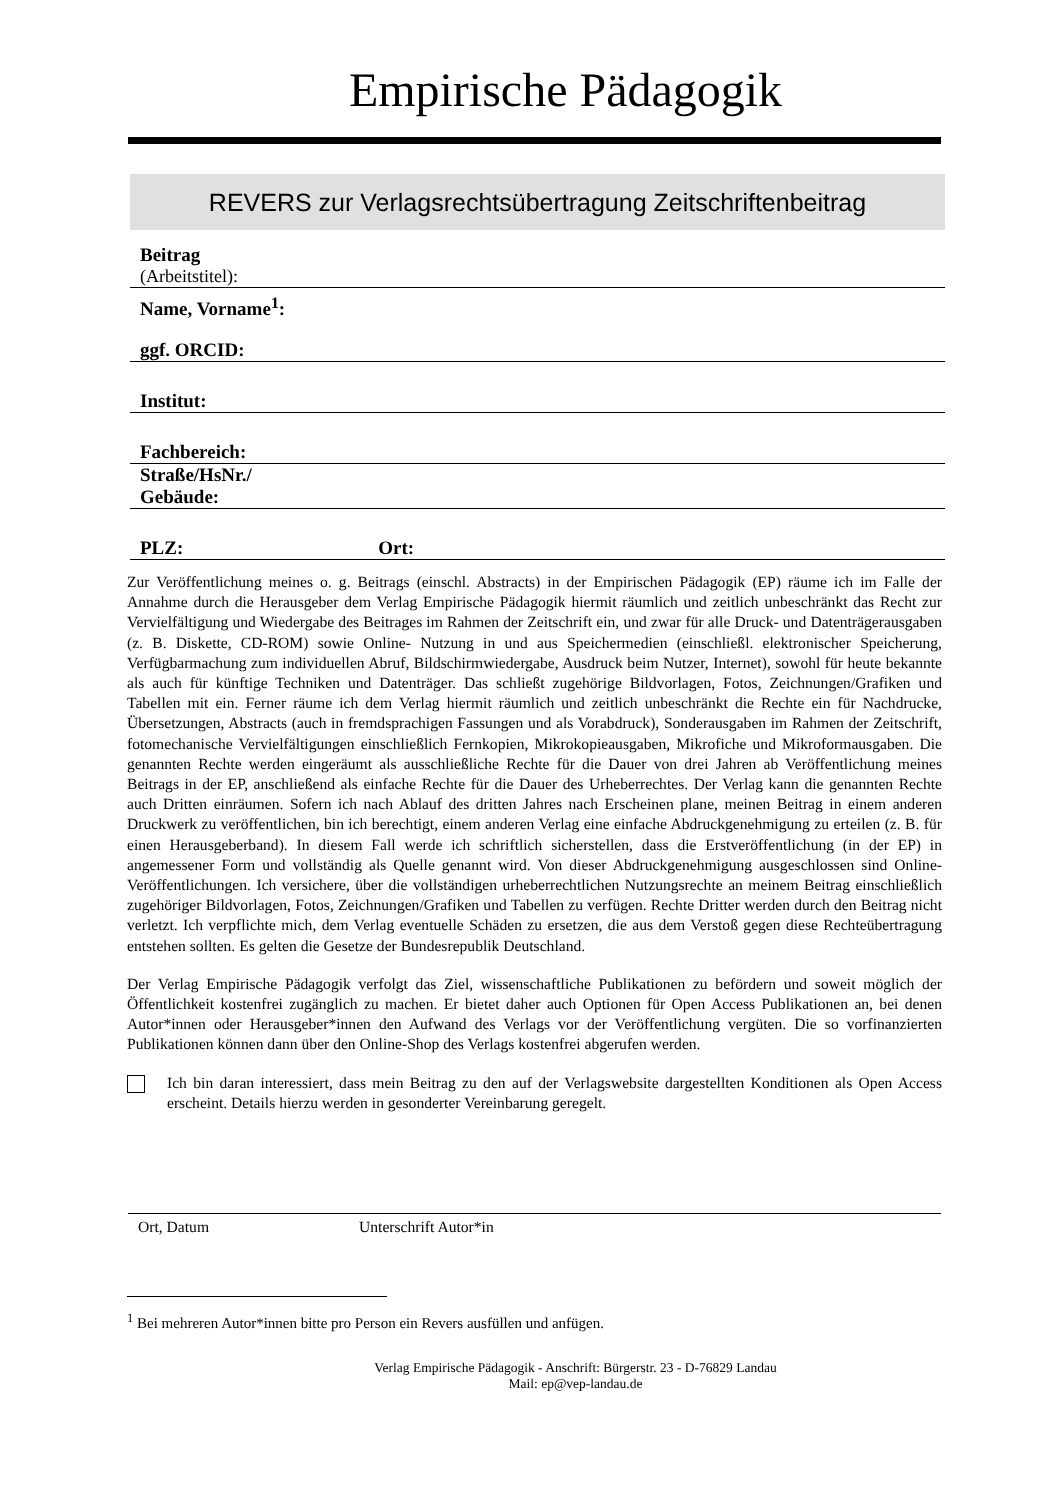Empirische Pädagogik
REVERS zur Verlagsrechtsübertragung Zeitschriftenbeitrag
Beitrag
(Arbeitstitel):
Name, Vorname<sup>1</sup>:
ggf. ORCID:
Institut:
Fachbereich:
Straße/HsNr./
Gebäude:
PLZ: Ort:
Zur Veröffentlichung meines o. g. Beitrags (einschl. Abstracts) in der Empirischen Pädagogik (EP) räume ich im Falle der Annahme durch die Herausgeber dem Verlag Empirische Pädagogik hiermit räumlich und zeitlich unbeschränkt das Recht zur Vervielfältigung und Wiedergabe des Beitrages im Rahmen der Zeitschrift ein, und zwar für alle Druck- und Datenträgerausgaben (z. B. Diskette, CD-ROM) sowie Online- Nutzung in und aus Speichermedien (einschließl. elektronischer Speicherung, Verfügbarmachung zum individuellen Abruf, Bildschirmwiedergabe, Ausdruck beim Nutzer, Internet), sowohl für heute bekannte als auch für künftige Techniken und Datenträger. Das schließt zugehörige Bildvorlagen, Fotos, Zeichnungen/Grafiken und Tabellen mit ein. Ferner räume ich dem Verlag hiermit räumlich und zeitlich unbeschränkt die Rechte ein für Nachdrucke, Übersetzungen, Abstracts (auch in fremdsprachigen Fassungen und als Vorabdruck), Sonderausgaben im Rahmen der Zeitschrift, fotomechanische Vervielfältigungen einschließlich Fernkopien, Mikrokopieausgaben, Mikrofiche und Mikroformausgaben. Die genannten Rechte werden eingeräumt als ausschließliche Rechte für die Dauer von drei Jahren ab Veröffentlichung meines Beitrags in der EP, anschließend als einfache Rechte für die Dauer des Urheberrechtes. Der Verlag kann die genannten Rechte auch Dritten einräumen. Sofern ich nach Ablauf des dritten Jahres nach Erscheinen plane, meinen Beitrag in einem anderen Druckwerk zu veröffentlichen, bin ich berechtigt, einem anderen Verlag eine einfache Abdruckgenehmigung zu erteilen (z. B. für einen Herausgeberband). In diesem Fall werde ich schriftlich sicherstellen, dass die Erstveröffentlichung (in der EP) in angemessener Form und vollständig als Quelle genannt wird. Von dieser Abdruckgenehmigung ausgeschlossen sind Online-Veröffentlichungen. Ich versichere, über die vollständigen urheberrechtlichen Nutzungsrechte an meinem Beitrag einschließlich zugehöriger Bildvorlagen, Fotos, Zeichnungen/Grafiken und Tabellen zu verfügen. Rechte Dritter werden durch den Beitrag nicht verletzt. Ich verpflichte mich, dem Verlag eventuelle Schäden zu ersetzen, die aus dem Verstoß gegen diese Rechteübertragung entstehen sollten. Es gelten die Gesetze der Bundesrepublik Deutschland.
Der Verlag Empirische Pädagogik verfolgt das Ziel, wissenschaftliche Publikationen zu befördern und soweit möglich der Öffentlichkeit kostenfrei zugänglich zu machen. Er bietet daher auch Optionen für Open Access Publikationen an, bei denen Autor*innen oder Herausgeber*innen den Aufwand des Verlags vor der Veröffentlichung vergüten. Die so vorfinanzierten Publikationen können dann über den Online-Shop des Verlags kostenfrei abgerufen werden.
Ich bin daran interessiert, dass mein Beitrag zu den auf der Verlagswebsite dargestellten Konditionen als Open Access erscheint. Details hierzu werden in gesonderter Vereinbarung geregelt.
Ort, Datum Unterschrift Autor*in
<sup>1</sup> Bei mehreren Autor*innen bitte pro Person ein Revers ausfüllen und anfügen.
Verlag Empirische Pädagogik - Anschrift: Bürgerstr. 23 - D-76829 Landau
Mail: ep@vep-landau.de